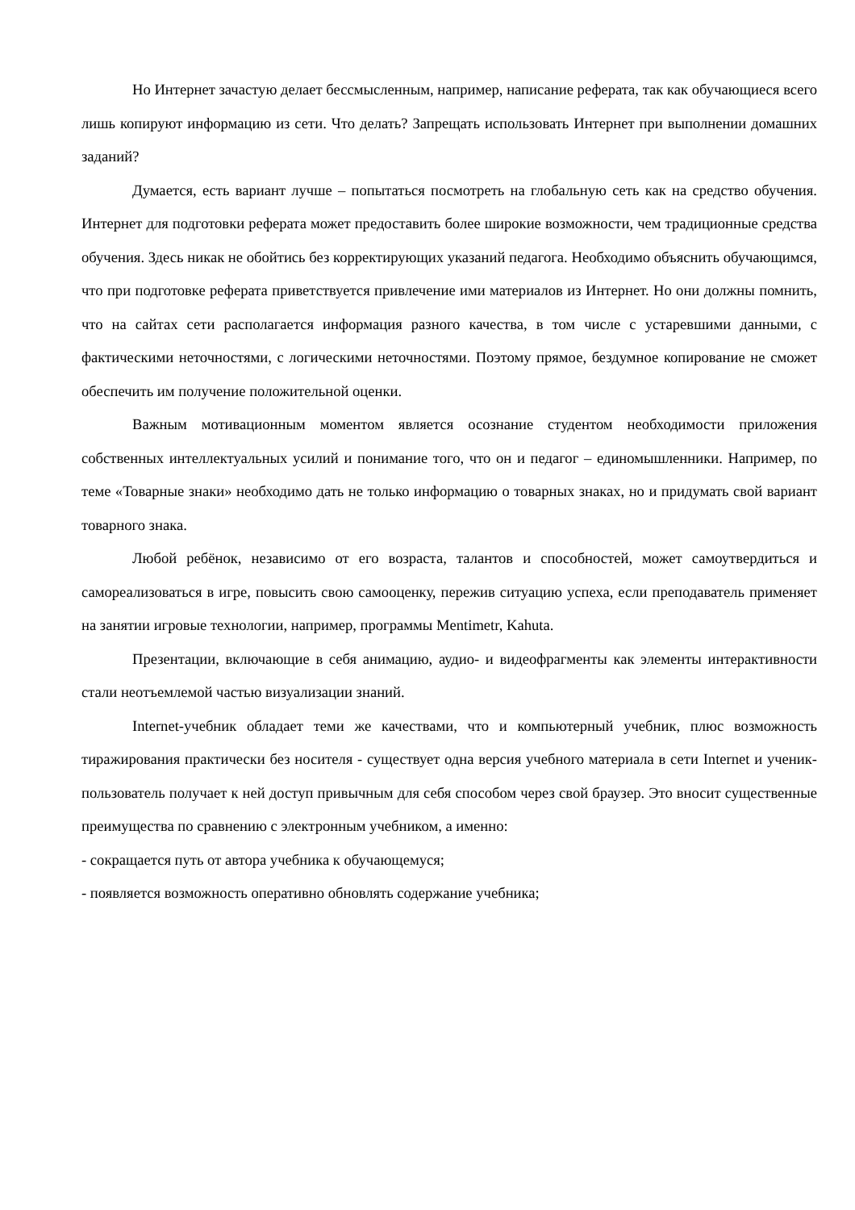Но Интернет зачастую делает бессмысленным, например, написание реферата, так как обучающиеся всего лишь копируют информацию из сети. Что делать? Запрещать использовать Интернет при выполнении домашних заданий?
Думается, есть вариант лучше – попытаться посмотреть на глобальную сеть как на средство обучения. Интернет для подготовки реферата может предоставить более широкие возможности, чем традиционные средства обучения. Здесь никак не обойтись без корректирующих указаний педагога. Необходимо объяснить обучающимся, что при подготовке реферата приветствуется привлечение ими материалов из Интернет. Но они должны помнить, что на сайтах сети располагается информация разного качества, в том числе с устаревшими данными, с фактическими неточностями, с логическими неточностями. Поэтому прямое, бездумное копирование не сможет обеспечить им получение положительной оценки.
Важным мотивационным моментом является осознание студентом необходимости приложения собственных интеллектуальных усилий и понимание того, что он и педагог – единомышленники. Например, по теме «Товарные знаки» необходимо дать не только информацию о товарных знаках, но и придумать свой вариант товарного знака.
Любой ребёнок, независимо от его возраста, талантов и способностей, может самоутвердиться и самореализоваться в игре, повысить свою самооценку, пережив ситуацию успеха, если преподаватель применяет на занятии игровые технологии, например, программы Mentimetr, Kahuta.
Презентации, включающие в себя анимацию, аудио- и видеофрагменты как элементы интерактивности стали неотъемлемой частью визуализации знаний.
Internet-учебник обладает теми же качествами, что и компьютерный учебник, плюс возможность тиражирования практически без носителя - существует одна версия учебного материала в сети Internet и ученик-пользователь получает к ней доступ привычным для себя способом через свой браузер. Это вносит существенные преимущества по сравнению с электронным учебником, а именно:
- сокращается путь от автора учебника к обучающемуся;
- появляется возможность оперативно обновлять содержание учебника;